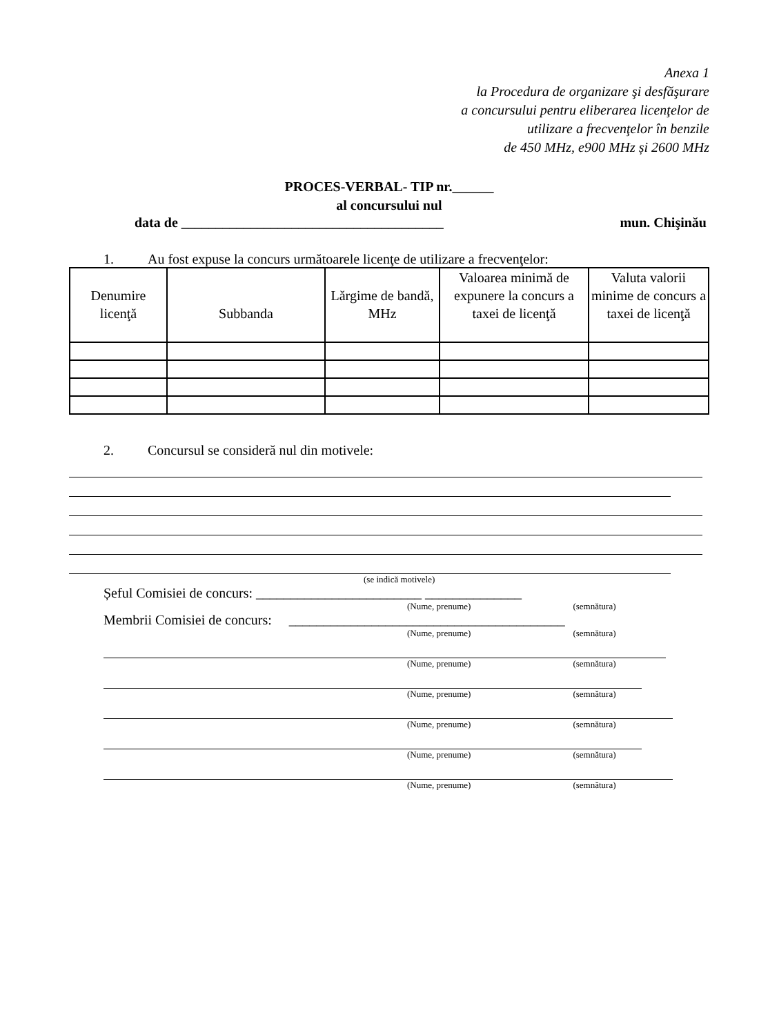Anexa 1
la Procedura de organizare şi desfăşurare
a concursului pentru eliberarea licenţelor de
utilizare a frecvenţelor în benzile
de 450 MHz, e900 MHz și 2600 MHz
PROCES-VERBAL- TIP nr.______
al concursului nul
data de ______________________________________ mun. Chişinău
1. Au fost expuse la concurs următoarele licenţe de utilizare a frecvenţelor:
| Denumire licenţă | Subbanda | Lărgime de bandă, MHz | Valoarea minimă de expunere la concurs a taxei de licenţă | Valuta valorii minime de concurs a taxei de licenţă |
| --- | --- | --- | --- | --- |
2. Concursul se consideră nul din motivele:
(se indică motivele)
Șeful Comisiei de concurs: ________________________ ______________
(Nume, prenume) (semnătura)
Membrii Comisiei de concurs: ________________________________________
(Nume, prenume) (semnătura)
(Nume, prenume) (semnătura)
(Nume, prenume) (semnătura)
(Nume, prenume) (semnătura)
(Nume, prenume) (semnătura)
(Nume, prenume) (semnătura)